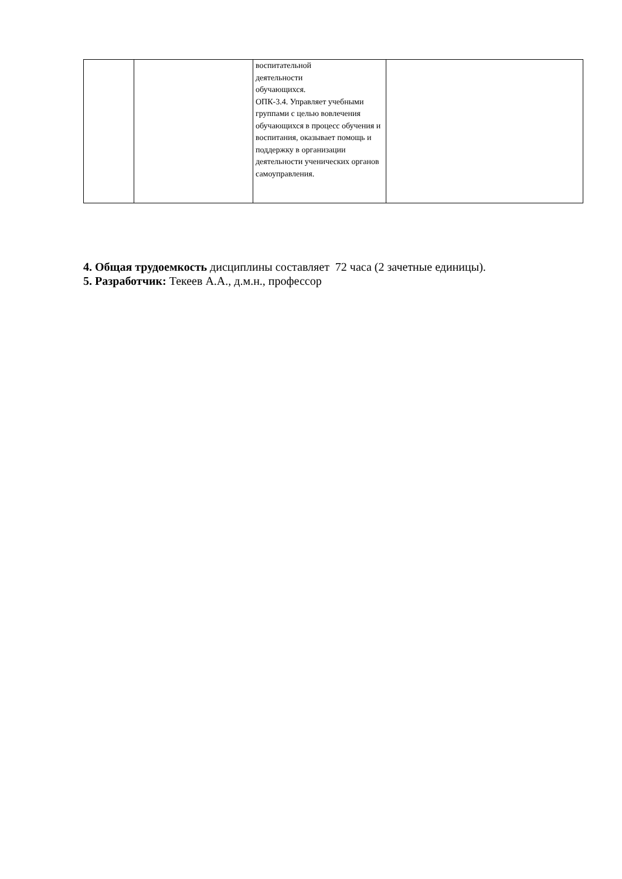| | | воспитательной деятельности обучающихся. ОПК-3.4. Управляет учебными группами с целью вовлечения обучающихся в процесс обучения и воспитания, оказывает помощь и поддержку в организации деятельности ученических органов самоуправления. | |
4. Общая трудоемкость дисциплины составляет 72 часа (2 зачетные единицы).
5. Разработчик: Текеев А.А., д.м.н., профессор